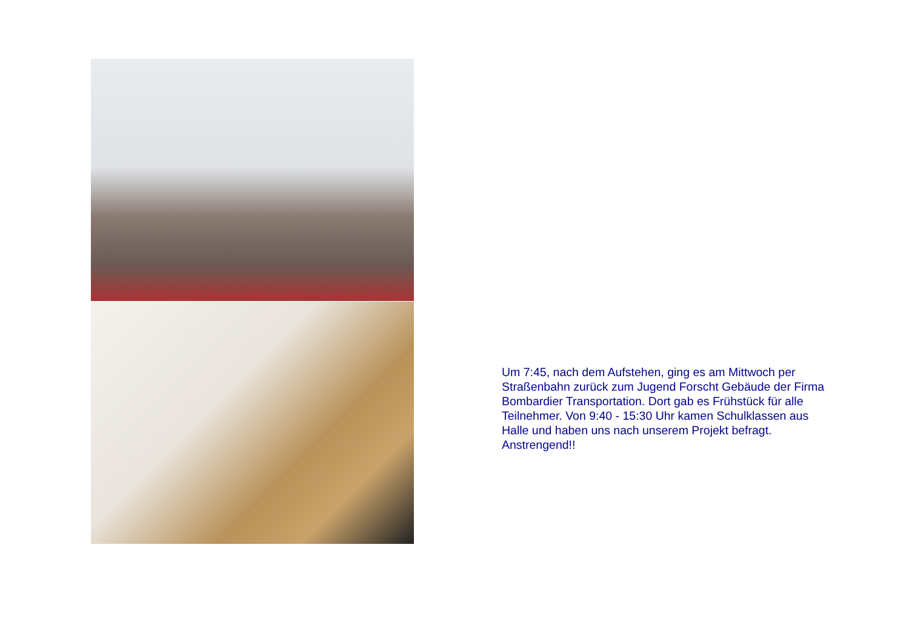Um 7:45, nach dem Aufstehen, ging es am Mittwoch per Straßenbahn zurück zum Jugend Forscht Gebäude der Firma Bombardier Transportation. Dort gab es Frühstück für alle Teilnehmer. Von 9:40 - 15:30 Uhr kamen Schulklassen aus Halle und haben uns nach unserem Projekt befragt. Anstrengend!!